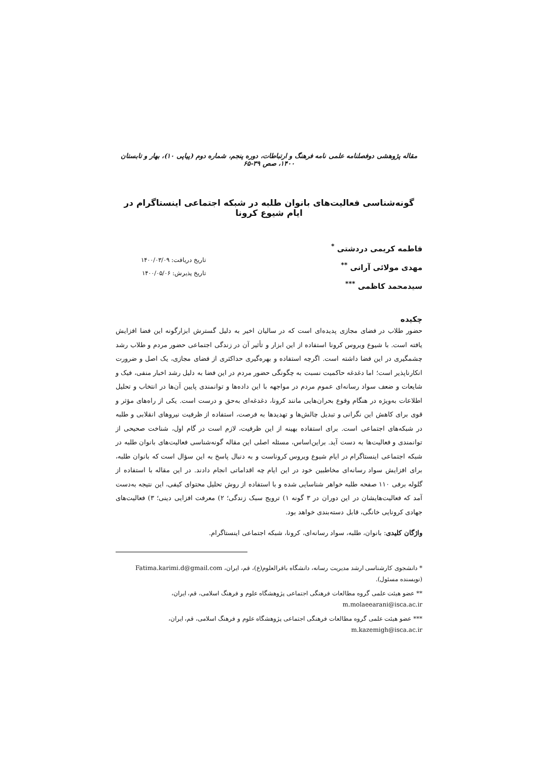مقاله پژوهشی دوفصلنامه علمی نامه فرهنگ و ارتباطات، دوره پنجم، شماره دوم (پیاپی ۱۰)، بهار و تابستان ۱۴۰۰، صص ۳۹-۶۵
گونه‌شناسی فعالیت‌های بانوان طلبه در شبکه اجتماعی اینستاگرام در ایام شیوع کرونا
فاطمه کریمی دردشتی <sup>*</sup>
مهدی مولائی آرانی <sup>**</sup>
سیدمحمد کاظمی <sup>***</sup>
تاریخ دریافت: ۱۴۰۰/۰۳/۰۹
تاریخ پذیرش: ۱۴۰۰/۰۵/۰۶
چکیده
حضور طلاب در فضای مجازی پدیده‌ای است که در سالیان اخیر به دلیل گسترش ابزارگونه این فضا افزایش یافته است. با شیوع ویروس کرونا استفاده از این ابزار و تأثیر آن در زندگی اجتماعی حضور مردم و طلاب رشد چشمگیری در این فضا داشته است. اگرچه استفاده و بهره‌گیری حداکثری از فضای مجازی، یک اصل و ضرورت انکارناپذیر است؛ اما دغدغه حاکمیت نسبت به چگونگی حضور مردم در این فضا به دلیل رشد اخبار منفی، فیک و شایعات و ضعف سواد رسانه‌ای عموم مردم در مواجهه با این داده‌ها و توانمندی پایین آن‌ها در انتخاب و تحلیل اطلاعات به‌ویژه در هنگام وقوع بحران‌هایی مانند کرونا، دغدغه‌ای به‌حق و درست است. یکی از راه‌های مؤثر و قوی برای کاهش این نگرانی و تبدیل چالش‌ها و تهدیدها به فرصت، استفاده از ظرفیت نیروهای انقلابی و طلبه در شبکه‌های اجتماعی است. برای استفاده بهینه از این ظرفیت، لازم است در گام اول، شناخت صحیحی از توانمندی و فعالیت‌ها به دست آید. براین‌اساس، مسئله اصلی این مقاله گونه‌شناسی فعالیت‌های بانوان طلبه در شبکه اجتماعی اینستاگرام در ایام شیوع ویروس کروناست و به دنبال پاسخ به این سؤال است که بانوان طلبه، برای افزایش سواد رسانه‌ای مخاطبین خود در این ایام چه اقداماتی انجام دادند. در این مقاله با استفاده از گلوله برفی ۱۱۰ صفحه طلبه خواهر شناسایی شده و با استفاده از روش تحلیل محتوای کیفی، این نتیجه به‌دست آمد که فعالیت‌هایشان در این دوران در ۳ گونه ۱) ترویج سبک زندگی؛ ۲) معرفت افزایی دینی؛ ۳) فعالیت‌های جهادی کرونایی خانگی، قابل دسته‌بندی خواهد بود.
واژگان کلیدی: بانوان، طلبه، سواد رسانه‌ای، کرونا، شبکه اجتماعی اینستاگرام.
* دانشجوی کارشناسی ارشد مدیریت رسانه، دانشگاه باقرالعلوم(ع)، قم، ایران، Fatima.karimi.d@gmail.com (نویسنده مسئول).
** عضو هیئت علمی گروه مطالعات فرهنگی اجتماعی پژوهشگاه علوم و فرهنگ اسلامی، قم، ایران، m.molaeearani@isca.ac.ir
*** عضو هیئت علمی گروه مطالعات فرهنگی اجتماعی پژوهشگاه علوم و فرهنگ اسلامی، قم، ایران، m.kazemigh@isca.ac.ir